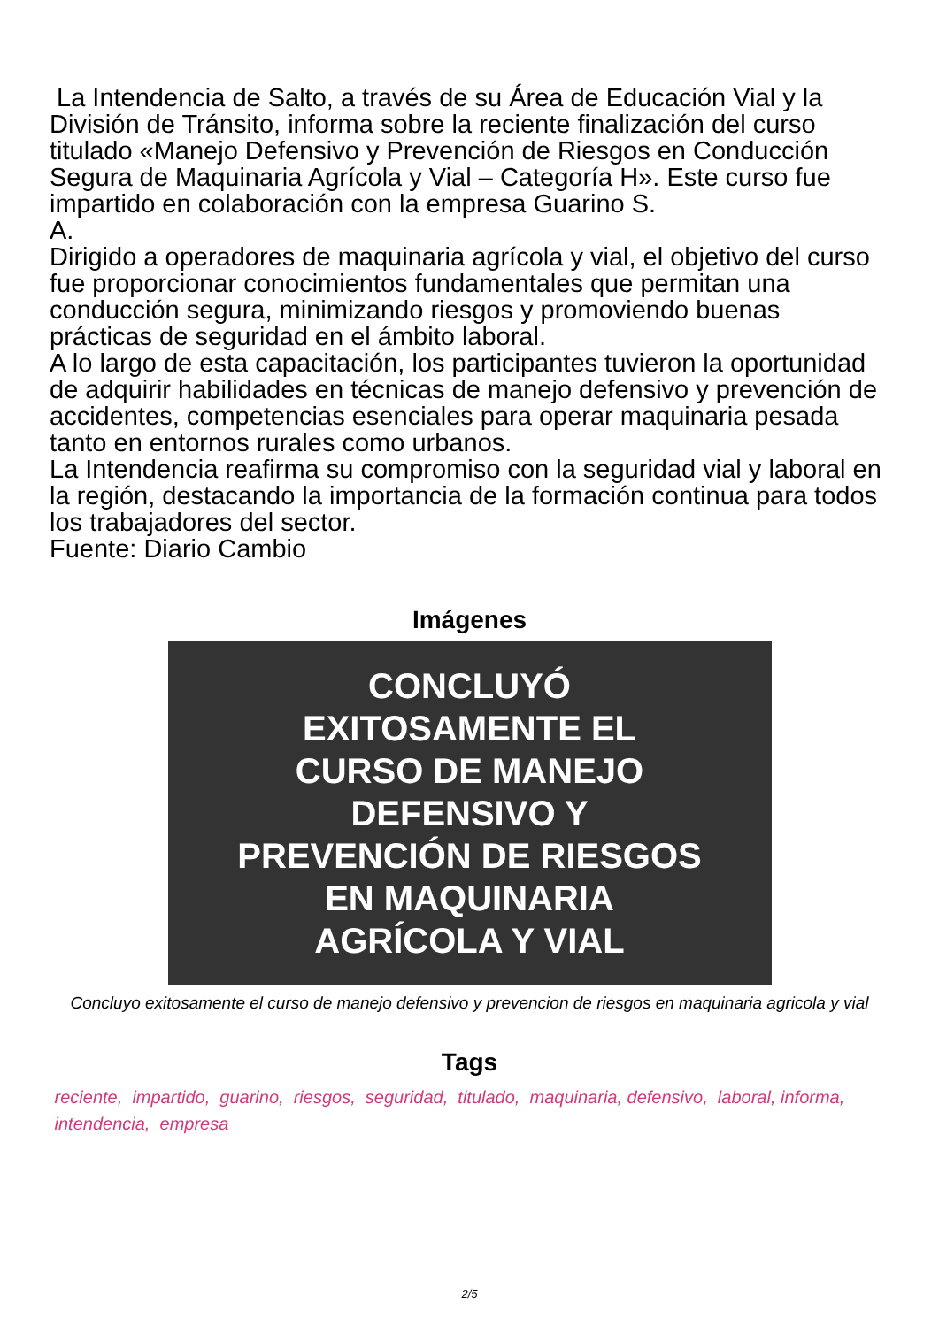La Intendencia de Salto, a través de su Área de Educación Vial y la División de Tránsito, informa sobre la reciente finalización del curso titulado «Manejo Defensivo y Prevención de Riesgos en Conducción Segura de Maquinaria Agrícola y Vial – Categoría H». Este curso fue impartido en colaboración con la empresa Guarino S.
A.
Dirigido a operadores de maquinaria agrícola y vial, el objetivo del curso fue proporcionar conocimientos fundamentales que permitan una conducción segura, minimizando riesgos y promoviendo buenas prácticas de seguridad en el ámbito laboral.
A lo largo de esta capacitación, los participantes tuvieron la oportunidad de adquirir habilidades en técnicas de manejo defensivo y prevención de accidentes, competencias esenciales para operar maquinaria pesada tanto en entornos rurales como urbanos.
La Intendencia reafirma su compromiso con la seguridad vial y laboral en la región, destacando la importancia de la formación continua para todos los trabajadores del sector.
Fuente: Diario Cambio
Imágenes
CONCLUYÓ
EXITOSAMENTE EL
CURSO DE MANEJO
DEFENSIVO Y
PREVENCIÓN DE RIESGOS
EN MAQUINARIA
AGRÍCOLA Y VIAL
Concluyo exitosamente el curso de manejo defensivo y prevencion de riesgos en maquinaria agricola y vial
Tags
reciente, impartido, guarino, riesgos, seguridad, titulado, maquinaria, defensivo, laboral, informa, intendencia, empresa
2/5